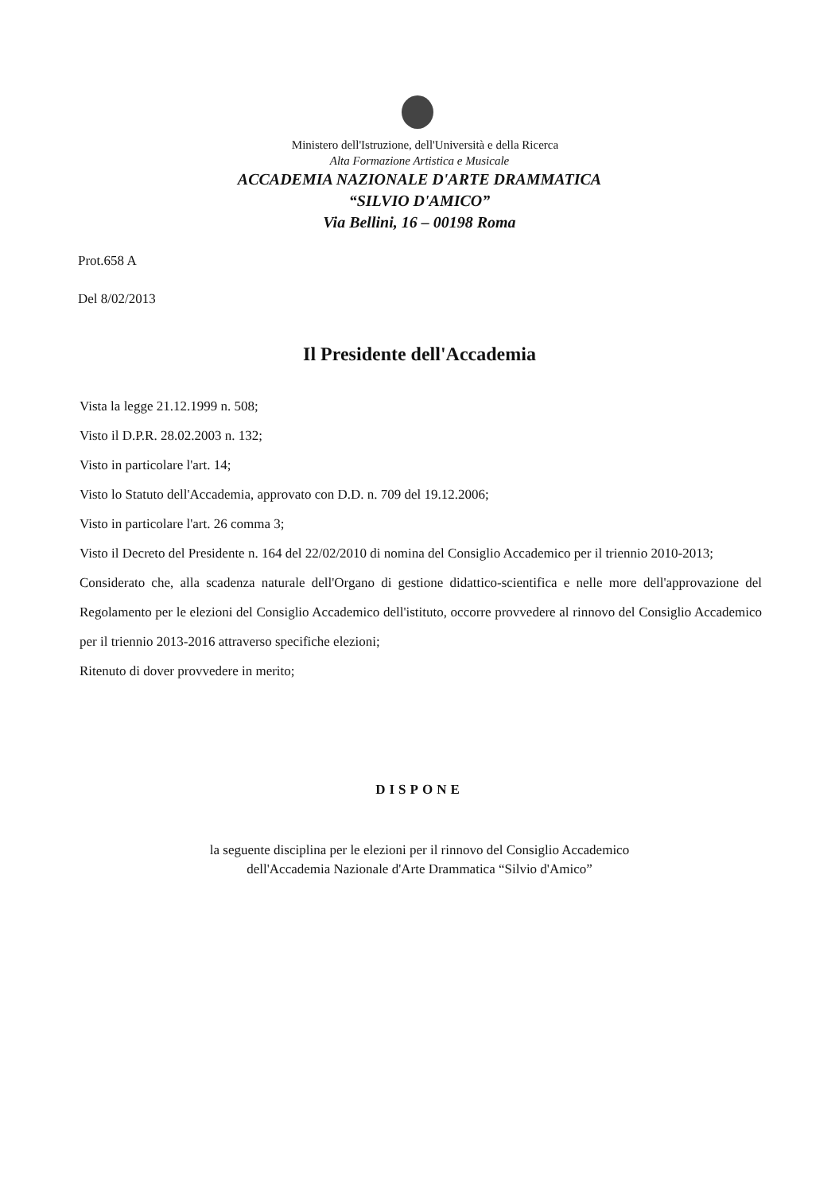Ministero dell'Istruzione, dell'Università e della Ricerca
Alta Formazione Artistica e Musicale
ACCADEMIA NAZIONALE D'ARTE DRAMMATICA
“SILVIO D'AMICO”
Via Bellini, 16 – 00198 Roma
Prot.658 A
Del 8/02/2013
Il Presidente dell'Accademia
Vista la legge 21.12.1999 n. 508;
Visto il D.P.R. 28.02.2003 n. 132;
Visto in particolare l'art. 14;
Visto lo Statuto dell'Accademia, approvato con D.D. n. 709 del 19.12.2006;
Visto in particolare l'art. 26 comma 3;
Visto il Decreto del Presidente n. 164 del 22/02/2010 di nomina del Consiglio Accademico per il triennio 2010-2013;
Considerato che, alla scadenza naturale dell'Organo di gestione didattico-scientifica e nelle more dell'approvazione del Regolamento per le elezioni del Consiglio Accademico dell'istituto, occorre provvedere al rinnovo del Consiglio Accademico per il triennio 2013-2016 attraverso specifiche elezioni;
Ritenuto di dover provvedere in merito;
DISPONE
la seguente disciplina per le elezioni per il rinnovo del Consiglio Accademico
dell'Accademia Nazionale d'Arte Drammatica “Silvio d'Amico”